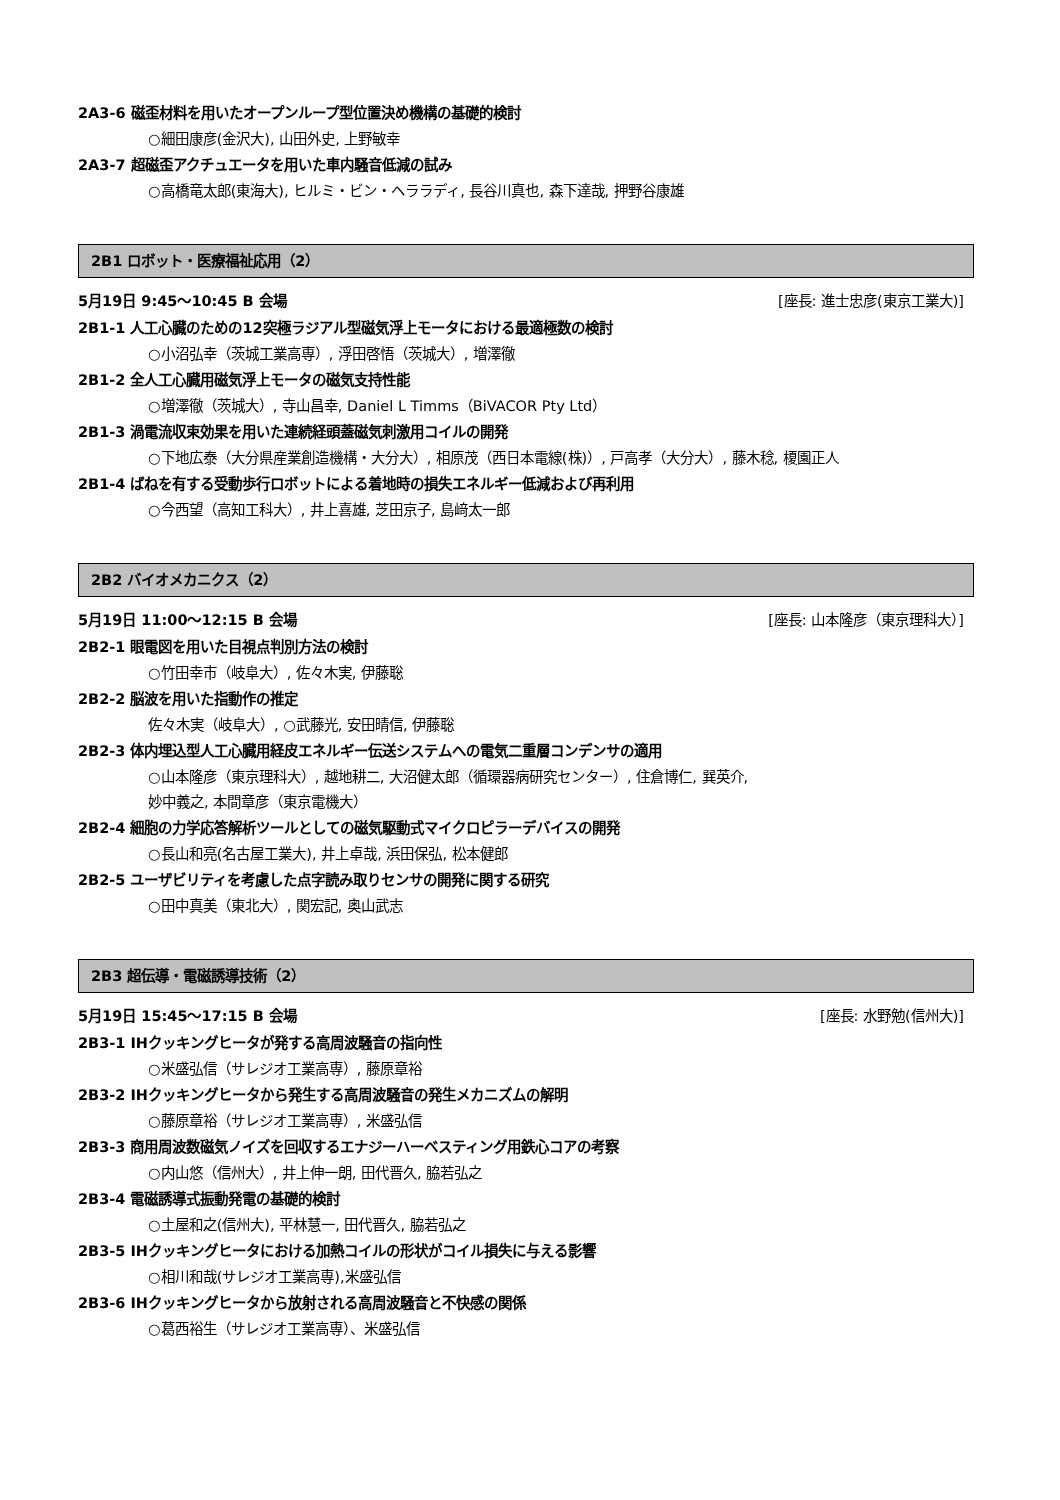2A3-6 磁歪材料を用いたオープンループ型位置決め機構の基礎的検討
○細田康彦(金沢大), 山田外史, 上野敏幸
2A3-7 超磁歪アクチュエータを用いた車内騒音低減の試み
○高橋竜太郎(東海大), ヒルミ・ビン・ヘララディ, 長谷川真也, 森下達哉, 押野谷康雄
2B1 ロボット・医療福祉応用（2）
5月19日 9:45～10:45 B 会場 [座長: 進士忠彦(東京工業大)]
2B1-1 人工心臓のための12突極ラジアル型磁気浮上モータにおける最適極数の検討
○小沼弘幸（茨城工業高専）, 浮田啓悟（茨城大）, 増澤徹
2B1-2 全人工心臓用磁気浮上モータの磁気支持性能
○増澤徹（茨城大）, 寺山昌幸, Daniel L Timms（BiVACOR Pty Ltd）
2B1-3 渦電流収束効果を用いた連続経頭蓋磁気刺激用コイルの開発
○下地広泰（大分県産業創造機構・大分大）, 相原茂（西日本電線(株)）, 戸高孝（大分大）, 藤木稔, 榎園正人
2B1-4 ばねを有する受動歩行ロボットによる着地時の損失エネルギー低減および再利用
○今西望（高知工科大）, 井上喜雄, 芝田京子, 島﨑太一郎
2B2 バイオメカニクス（2）
5月19日 11:00～12:15 B 会場 [座長: 山本隆彦（東京理科大）]
2B2-1 眼電図を用いた目視点判別方法の検討
○竹田幸市（岐阜大）, 佐々木実, 伊藤聡
2B2-2 脳波を用いた指動作の推定
佐々木実（岐阜大）, ○武藤光, 安田晴信, 伊藤聡
2B2-3 体内埋込型人工心臓用経皮エネルギー伝送システムへの電気二重層コンデンサの適用
○山本隆彦（東京理科大）, 越地耕二, 大沼健太郎（循環器病研究センター）, 住倉博仁, 巽英介,
妙中義之, 本間章彦（東京電機大）
2B2-4 細胞の力学応答解析ツールとしての磁気駆動式マイクロピラーデバイスの開発
○長山和亮(名古屋工業大), 井上卓哉, 浜田保弘, 松本健郎
2B2-5 ユーザビリティを考慮した点字読み取りセンサの開発に関する研究
○田中真美（東北大）, 関宏記, 奥山武志
2B3 超伝導・電磁誘導技術（2）
5月19日 15:45～17:15 B 会場 [座長: 水野勉(信州大)]
2B3-1 IHクッキングヒータが発する高周波騒音の指向性
○米盛弘信（サレジオ工業高専）, 藤原章裕
2B3-2 IHクッキングヒータから発生する高周波騒音の発生メカニズムの解明
○藤原章裕（サレジオ工業高専）, 米盛弘信
2B3-3 商用周波数磁気ノイズを回収するエナジーハーベスティング用鉄心コアの考察
○内山悠（信州大）, 井上伸一朗, 田代晋久, 脇若弘之
2B3-4 電磁誘導式振動発電の基礎的検討
○土屋和之(信州大), 平林慧一, 田代晋久, 脇若弘之
2B3-5 IHクッキングヒータにおける加熱コイルの形状がコイル損失に与える影響
○相川和哉(サレジオ工業高専),米盛弘信
2B3-6 IHクッキングヒータから放射される高周波騒音と不快感の関係
○葛西裕生（サレジオ工業高専）、米盛弘信